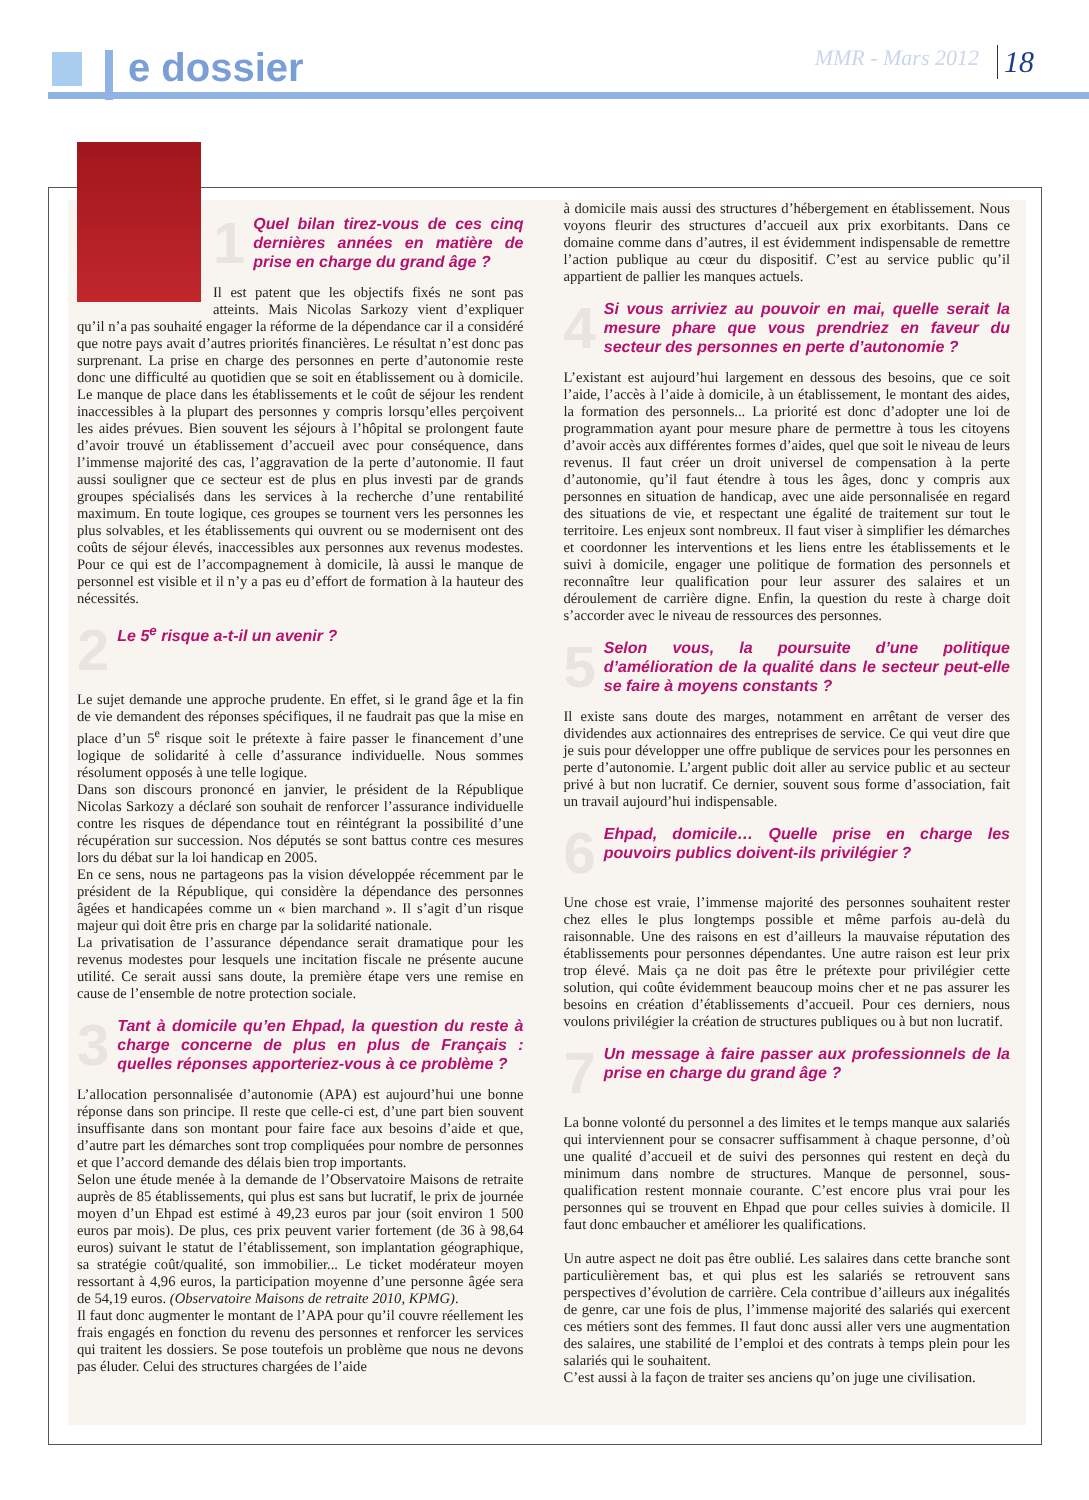e dossier MMR - Mars 2012 18
1 Quel bilan tirez-vous de ces cinq dernières années en matière de prise en charge du grand âge ?
Il est patent que les objectifs fixés ne sont pas atteints. Mais Nicolas Sarkozy vient d’expliquer qu’il n’a pas souhaité engager la réforme de la dépendance car il a considéré que notre pays avait d’autres priorités financières. Le résultat n’est donc pas surprenant. La prise en charge des personnes en perte d’autonomie reste donc une difficulté au quotidien que se soit en établissement ou à domicile. Le manque de place dans les établissements et le coût de séjour les rendent inaccessibles à la plupart des personnes y compris lorsqu’elles perçoivent les aides prévues. Bien souvent les séjours à l’hôpital se prolongent faute d’avoir trouvé un établissement d’accueil avec pour conséquence, dans l’immense majorité des cas, l’aggravation de la perte d’autonomie. Il faut aussi souligner que ce secteur est de plus en plus investi par de grands groupes spécialisés dans les services à la recherche d’une rentabilité maximum. En toute logique, ces groupes se tournent vers les personnes les plus solvables, et les établissements qui ouvrent ou se modernisent ont des coûts de séjour élevés, inaccessibles aux personnes aux revenus modestes. Pour ce qui est de l’accompagnement à domicile, là aussi le manque de personnel est visible et il n’y a pas eu d’effort de formation à la hauteur des nécessités.
2 Le 5<sup>e</sup> risque a-t-il un avenir ?
Le sujet demande une approche prudente. En effet, si le grand âge et la fin de vie demandent des réponses spécifiques, il ne faudrait pas que la mise en place d’un 5<sup>e</sup> risque soit le prétexte à faire passer le financement d’une logique de solidarité à celle d’assurance individuelle. Nous sommes résolument opposés à une telle logique.
Dans son discours prononcé en janvier, le président de la République Nicolas Sarkozy a déclaré son souhait de renforcer l’assurance individuelle contre les risques de dépendance tout en réintégrant la possibilité d’une récupération sur succession. Nos députés se sont battus contre ces mesures lors du débat sur la loi handicap en 2005.
En ce sens, nous ne partageons pas la vision développée récemment par le président de la République, qui considère la dépendance des personnes âgées et handicapées comme un « bien marchand ». Il s’agit d’un risque majeur qui doit être pris en charge par la solidarité nationale.
La privatisation de l’assurance dépendance serait dramatique pour les revenus modestes pour lesquels une incitation fiscale ne présente aucune utilité. Ce serait aussi sans doute, la première étape vers une remise en cause de l’ensemble de notre protection sociale.
3 Tant à domicile qu’en Ehpad, la question du reste à charge concerne de plus en plus de Français : quelles réponses apporteriez-vous à ce problème ?
L’allocation personnalisée d’autonomie (APA) est aujourd’hui une bonne réponse dans son principe. Il reste que celle-ci est, d’une part bien souvent insuffisante dans son montant pour faire face aux besoins d’aide et que, d’autre part les démarches sont trop compliquées pour nombre de personnes et que l’accord demande des délais bien trop importants.
Selon une étude menée à la demande de l’Observatoire Maisons de retraite auprès de 85 établissements, qui plus est sans but lucratif, le prix de journée moyen d’un Ehpad est estimé à 49,23 euros par jour (soit environ 1 500 euros par mois). De plus, ces prix peuvent varier fortement (de 36 à 98,64 euros) suivant le statut de l’établissement, son implantation géographique, sa stratégie coût/qualité, son immobilier... Le ticket modérateur moyen ressortant à 4,96 euros, la participation moyenne d’une personne âgée sera de 54,19 euros. (Observatoire Maisons de retraite 2010, KPMG).
Il faut donc augmenter le montant de l’APA pour qu’il couvre réellement les frais engagés en fonction du revenu des personnes et renforcer les services qui traitent les dossiers. Se pose toutefois un problème que nous ne devons pas éluder. Celui des structures chargées de l’aide
à domicile mais aussi des structures d’hébergement en établissement. Nous voyons fleurir des structures d’accueil aux prix exorbitants. Dans ce domaine comme dans d’autres, il est évidemment indispensable de remettre l’action publique au cœur du dispositif. C’est au service public qu’il appartient de pallier les manques actuels.
4 Si vous arriviez au pouvoir en mai, quelle serait la mesure phare que vous prendriez en faveur du secteur des personnes en perte d’autonomie ?
L’existant est aujourd’hui largement en dessous des besoins, que ce soit l’aide, l’accès à l’aide à domicile, à un établissement, le montant des aides, la formation des personnels... La priorité est donc d’adopter une loi de programmation ayant pour mesure phare de permettre à tous les citoyens d’avoir accès aux différentes formes d’aides, quel que soit le niveau de leurs revenus. Il faut créer un droit universel de compensation à la perte d’autonomie, qu’il faut étendre à tous les âges, donc y compris aux personnes en situation de handicap, avec une aide personnalisée en regard des situations de vie, et respectant une égalité de traitement sur tout le territoire. Les enjeux sont nombreux. Il faut viser à simplifier les démarches et coordonner les interventions et les liens entre les établissements et le suivi à domicile, engager une politique de formation des personnels et reconnaître leur qualification pour leur assurer des salaires et un déroulement de carrière digne. Enfin, la question du reste à charge doit s’accorder avec le niveau de ressources des personnes.
5 Selon vous, la poursuite d’une politique d’amélioration de la qualité dans le secteur peut-elle se faire à moyens constants ?
Il existe sans doute des marges, notamment en arrêtant de verser des dividendes aux actionnaires des entreprises de service. Ce qui veut dire que je suis pour développer une offre publique de services pour les personnes en perte d’autonomie. L’argent public doit aller au service public et au secteur privé à but non lucratif. Ce dernier, souvent sous forme d’association, fait un travail aujourd’hui indispensable.
6 Ehpad, domicile… Quelle prise en charge les pouvoirs publics doivent-ils privilégier ?
Une chose est vraie, l’immense majorité des personnes souhaitent rester chez elles le plus longtemps possible et même parfois au-delà du raisonnable. Une des raisons en est d’ailleurs la mauvaise réputation des établissements pour personnes dépendantes. Une autre raison est leur prix trop élevé. Mais ça ne doit pas être le prétexte pour privilégier cette solution, qui coûte évidemment beaucoup moins cher et ne pas assurer les besoins en création d’établissements d’accueil. Pour ces derniers, nous voulons privilégier la création de structures publiques ou à but non lucratif.
7 Un message à faire passer aux professionnels de la prise en charge du grand âge ?
La bonne volonté du personnel a des limites et le temps manque aux salariés qui interviennent pour se consacrer suffisamment à chaque personne, d’où une qualité d’accueil et de suivi des personnes qui restent en deçà du minimum dans nombre de structures. Manque de personnel, sous-qualification restent monnaie courante. C’est encore plus vrai pour les personnes qui se trouvent en Ehpad que pour celles suivies à domicile. Il faut donc embaucher et améliorer les qualifications.
Un autre aspect ne doit pas être oublié. Les salaires dans cette branche sont particulièrement bas, et qui plus est les salariés se retrouvent sans perspectives d’évolution de carrière. Cela contribue d’ailleurs aux inégalités de genre, car une fois de plus, l’immense majorité des salariés qui exercent ces métiers sont des femmes. Il faut donc aussi aller vers une augmentation des salaires, une stabilité de l’emploi et des contrats à temps plein pour les salariés qui le souhaitent.
C’est aussi à la façon de traiter ses anciens qu’on juge une civilisation.